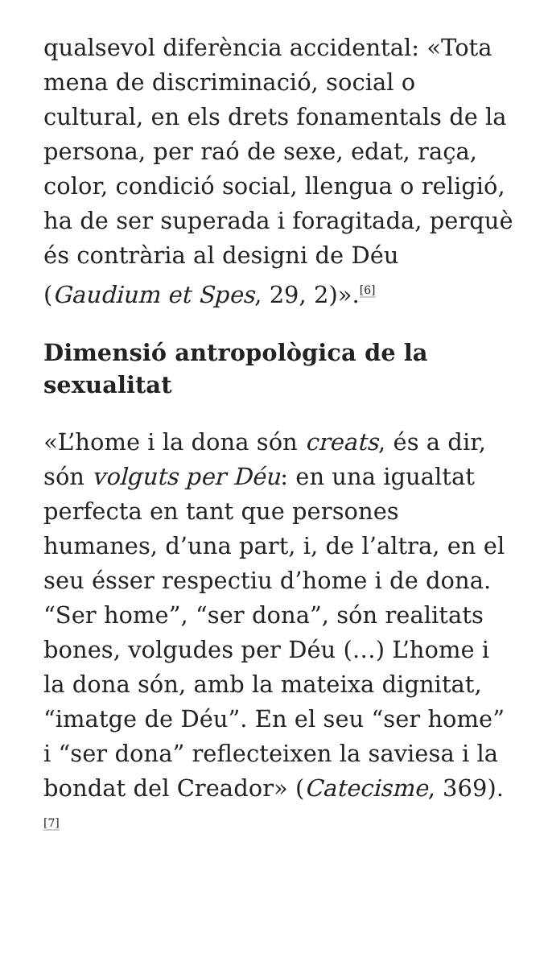qualsevol diferència accidental: «Tota mena de discriminació, social o cultural, en els drets fonamentals de la persona, per raó de sexe, edat, raça, color, condició social, llengua o religió, ha de ser superada i foragitada, perquè és contrària al designi de Déu (Gaudium et Spes, 29, 2)».<sup>[6]</sup>
Dimensió antropològica de la sexualitat
«L’home i la dona són creats, és a dir, són volguts per Déu: en una igualtat perfecta en tant que persones humanes, d’una part, i, de l’altra, en el seu ésser respectiu d’home i de dona. “Ser home”, “ser dona”, són realitats bones, volgudes per Déu (…) L’home i la dona són, amb la mateixa dignitat, “imatge de Déu”. En el seu “ser home” i “ser dona” reflecteixen la saviesa i la bondat del Creador» (Catecisme, 369).<sup>[7]</sup>